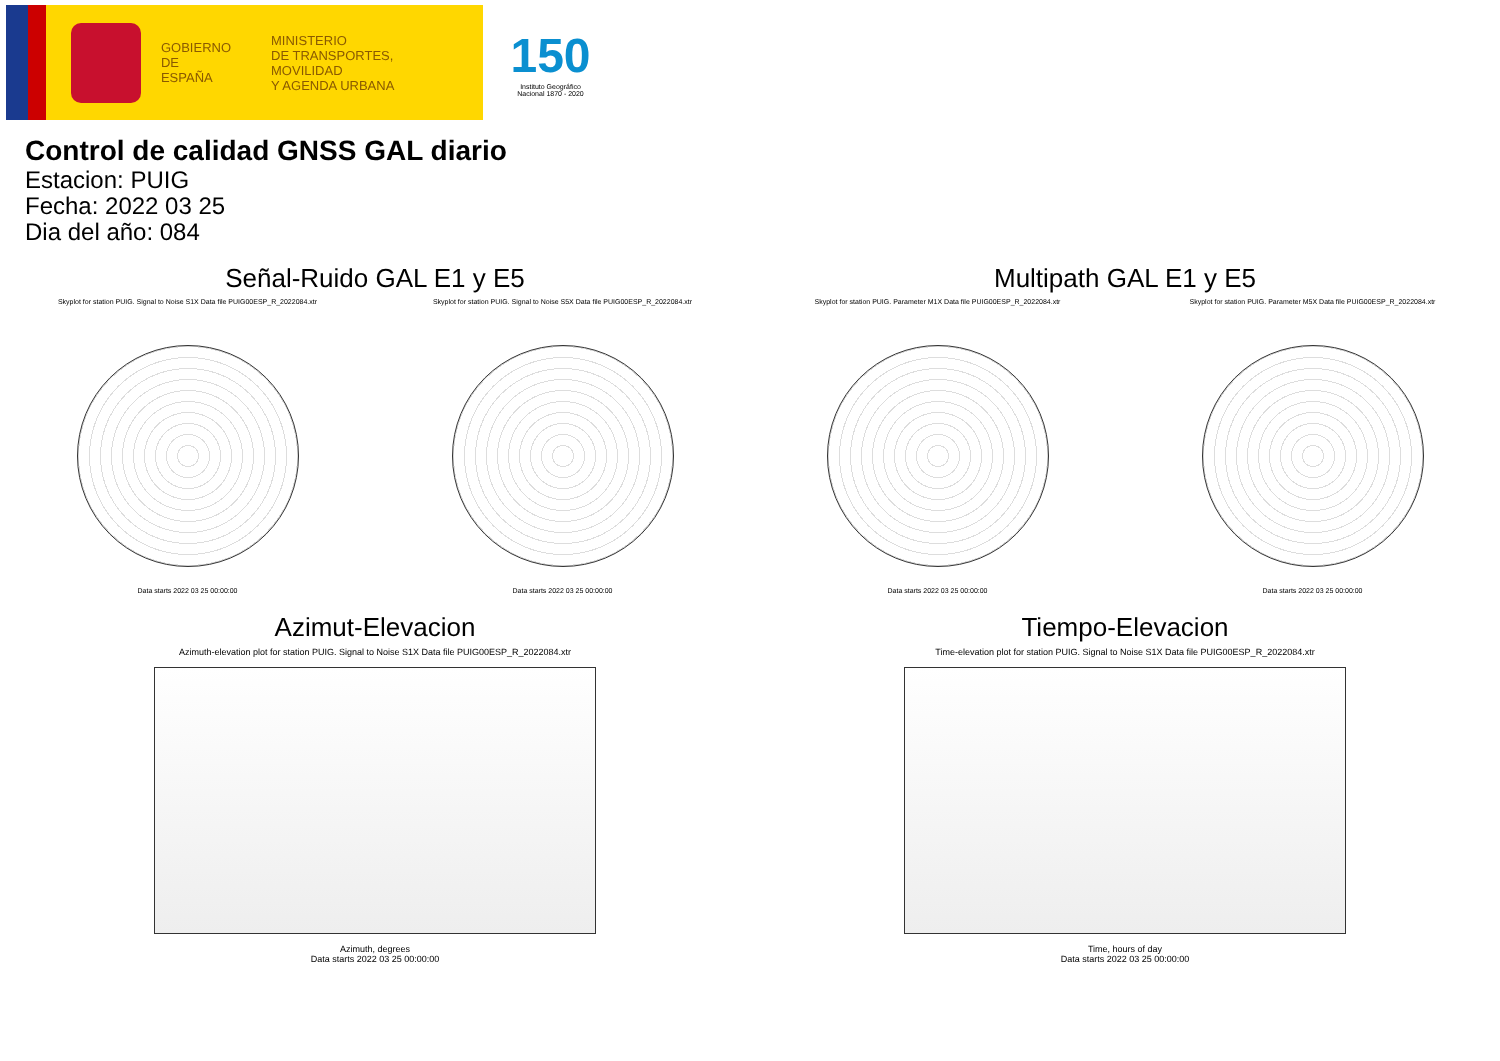GOBIERNO
DE ESPAÑA
MINISTERIO
DE TRANSPORTES, MOVILIDAD
Y AGENDA URBANA
150
Instituto Geográfico
Nacional 1870 - 2020
Control de calidad GNSS GAL diario
Estacion: PUIG
Fecha: 2022 03 25
Dia del año: 084
Señal-Ruido GAL E1 y E5
Skyplot for station PUIG. Signal to Noise S1X Data file PUIG00ESP_R_2022084.xtr
Data starts 2022 03 25 00:00:00
Skyplot for station PUIG. Signal to Noise S5X Data file PUIG00ESP_R_2022084.xtr
Data starts 2022 03 25 00:00:00
Multipath GAL E1 y E5
Skyplot for station PUIG. Parameter M1X Data file PUIG00ESP_R_2022084.xtr
Data starts 2022 03 25 00:00:00
Skyplot for station PUIG. Parameter M5X Data file PUIG00ESP_R_2022084.xtr
Data starts 2022 03 25 00:00:00
Azimut-Elevacion
Azimuth-elevation plot for station PUIG. Signal to Noise S1X Data file PUIG00ESP_R_2022084.xtr
Azimuth, degrees
Data starts 2022 03 25 00:00:00
Tiempo-Elevacion
Time-elevation plot for station PUIG. Signal to Noise S1X Data file PUIG00ESP_R_2022084.xtr
Time, hours of day
Data starts 2022 03 25 00:00:00